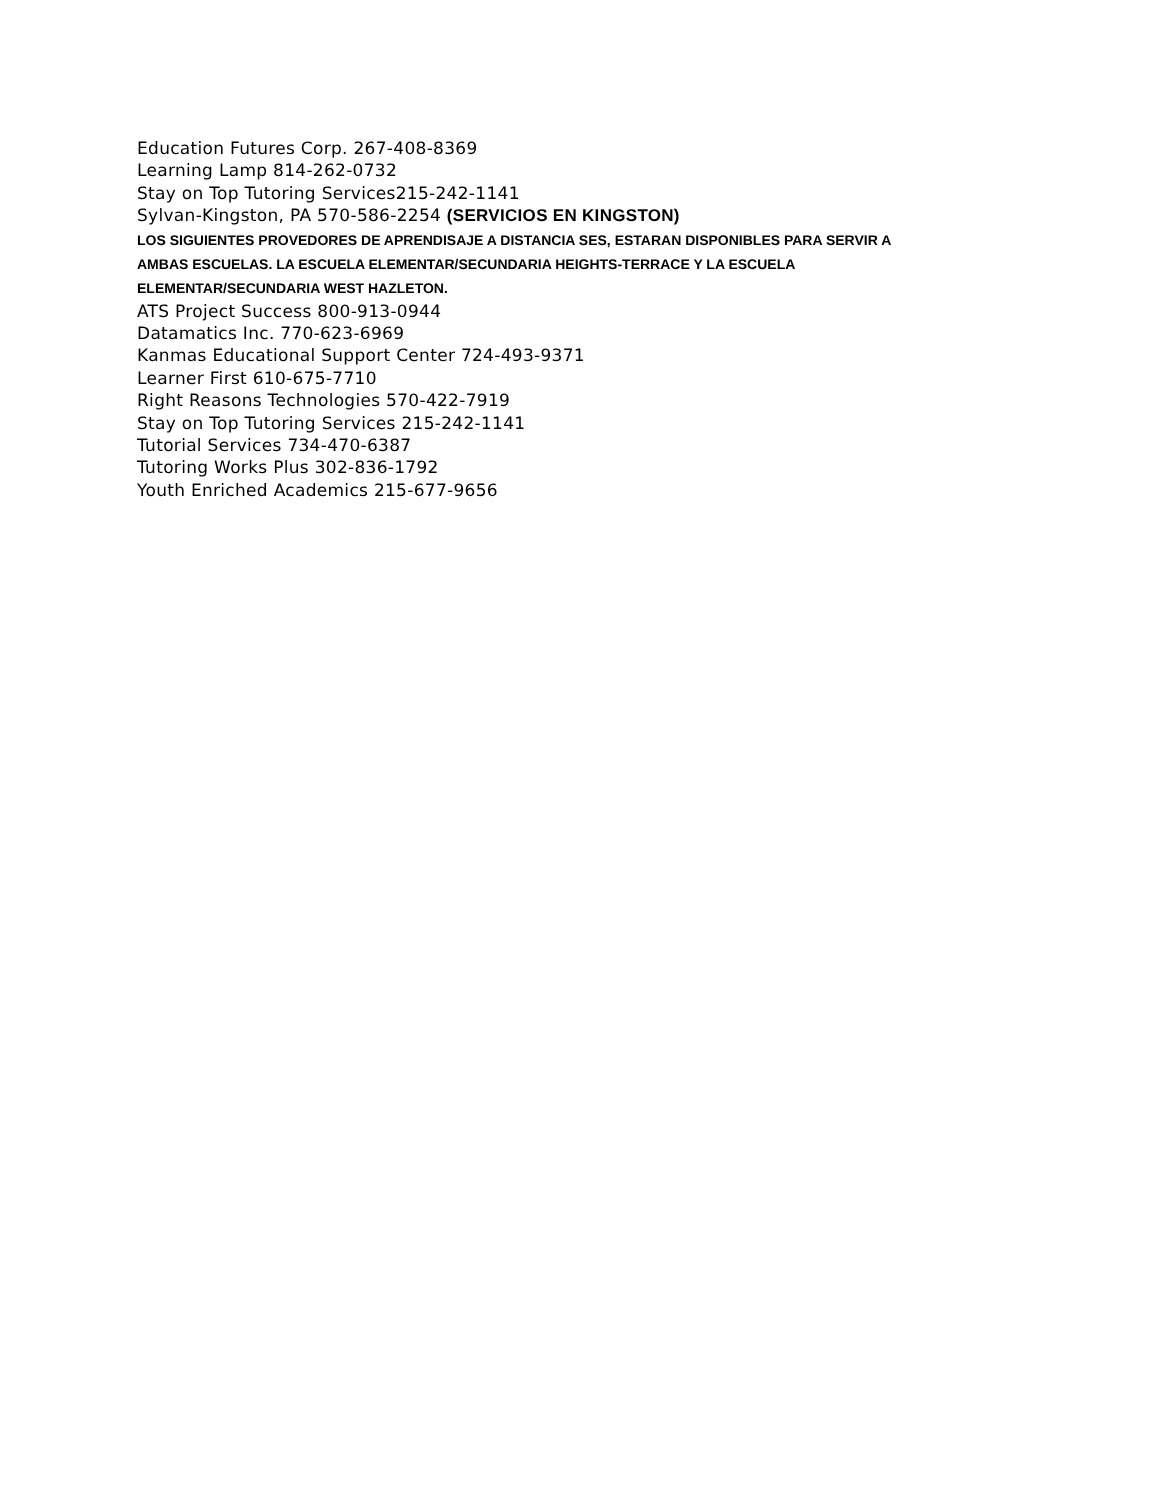Education Futures Corp. 267-408-8369
Learning Lamp 814-262-0732
Stay on Top Tutoring Services215-242-1141
Sylvan-Kingston, PA 570-586-2254 (SERVICIOS EN KINGSTON)
LOS SIGUIENTES PROVEDORES DE APRENDISAJE A DISTANCIA SES, ESTARAN DISPONIBLES PARA SERVIR A
AMBAS ESCUELAS. LA ESCUELA ELEMENTAR/SECUNDARIA HEIGHTS-TERRACE Y LA ESCUELA
ELEMENTAR/SECUNDARIA WEST HAZLETON.
ATS Project Success 800-913-0944
Datamatics Inc. 770-623-6969
Kanmas Educational Support Center 724-493-9371
Learner First 610-675-7710
Right Reasons Technologies 570-422-7919
Stay on Top Tutoring Services 215-242-1141
Tutorial Services 734-470-6387
Tutoring Works Plus 302-836-1792
Youth Enriched Academics 215-677-9656